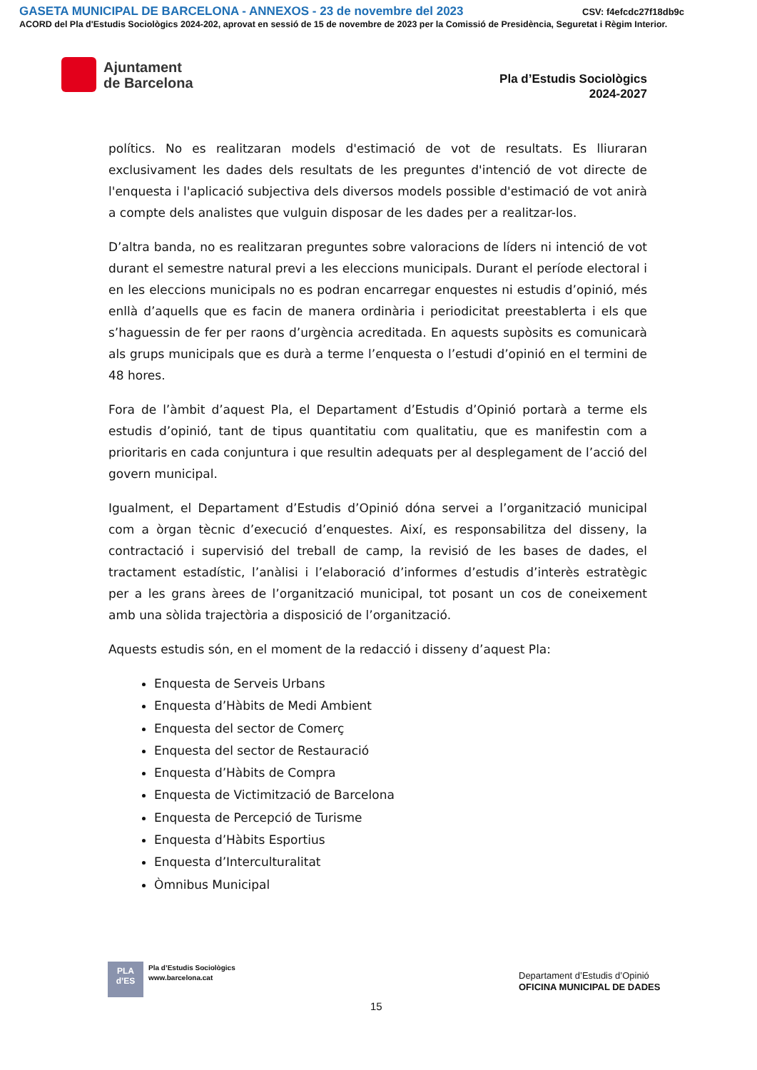GASETA MUNICIPAL DE BARCELONA - ANNEXOS - 23 de novembre del 2023
CSV: f4efcdc27f18db9c
ACORD del Pla d'Estudis Sociològics 2024-202, aprovat en sessió de 15 de novembre de 2023 per la Comissió de Presidència, Seguretat i Règim Interior.
Ajuntament
de Barcelona
Pla d’Estudis Sociològics
2024-2027
polítics. No es realitzaran models d'estimació de vot de resultats. Es lliuraran exclusivament les dades dels resultats de les preguntes d'intenció de vot directe de l'enquesta i l'aplicació subjectiva dels diversos models possible d'estimació de vot anirà a compte dels analistes que vulguin disposar de les dades per a realitzar-los.
D’altra banda, no es realitzaran preguntes sobre valoracions de líders ni intenció de vot durant el semestre natural previ a les eleccions municipals. Durant el període electoral i en les eleccions municipals no es podran encarregar enquestes ni estudis d’opinió, més enllà d’aquells que es facin de manera ordinària i periodicitat preestablerta i els que s’haguessin de fer per raons d’urgència acreditada. En aquests supòsits es comunicarà als grups municipals que es durà a terme l’enquesta o l’estudi d’opinió en el termini de 48 hores.
Fora de l’àmbit d’aquest Pla, el Departament d’Estudis d’Opinió portarà a terme els estudis d’opinió, tant de tipus quantitatiu com qualitatiu, que es manifestin com a prioritaris en cada conjuntura i que resultin adequats per al desplegament de l’acció del govern municipal.
Igualment, el Departament d’Estudis d’Opinió dóna servei a l’organització municipal com a òrgan tècnic d’execució d’enquestes. Així, es responsabilitza del disseny, la contractació i supervisió del treball de camp, la revisió de les bases de dades, el tractament estadístic, l’anàlisi i l’elaboració d’informes d’estudis d’interès estratègic per a les grans àrees de l’organització municipal, tot posant un cos de coneixement amb una sòlida trajectòria a disposició de l’organització.
Aquests estudis són, en el moment de la redacció i disseny d’aquest Pla:
Enquesta de Serveis Urbans
Enquesta d’Hàbits de Medi Ambient
Enquesta del sector de Comerç
Enquesta del sector de Restauració
Enquesta d’Hàbits de Compra
Enquesta de Victimització de Barcelona
Enquesta de Percepció de Turisme
Enquesta d’Hàbits Esportius
Enquesta d’Interculturalitat
Òmnibus Municipal
PLA
d’ES
Pla d’Estudis Sociològics
www.barcelona.cat
Departament d’Estudis d’Opinió
OFICINA MUNICIPAL DE DADES
15